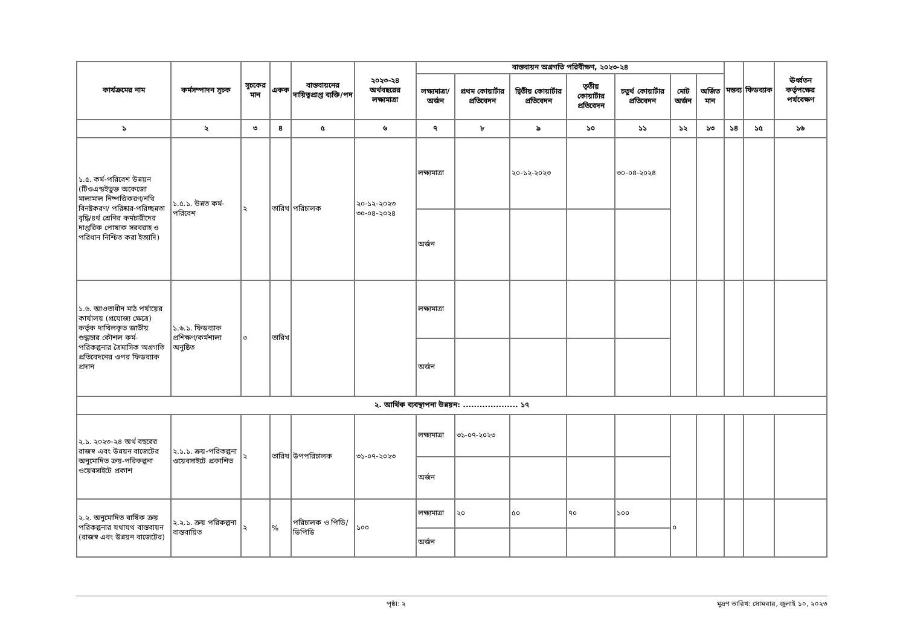| কার্যক্রমের নাম | কর্মসম্পাদন সূচক | সূচকের মান | একক | বাস্তবায়নের দায়িত্বপ্রাপ্ত ব্যক্তি/পদ | ২০২৩-২৪ অর্থবছরের লক্ষ্যমাত্রা | বাস্তবায়ন অগ্রগতি পরিবীক্ষণ, ২০২৩-২৪ | | | | | | | মন্তব্য | ফিডব্যাক | ঊর্ধ্বতন কর্তৃপক্ষের পর্যবেক্ষণ |
| --- | --- | --- | --- | --- | --- | --- | --- | --- | --- | --- | --- | --- | --- | --- | --- |
| | | | | | | লক্ষ্যমাত্রা/অর্জন | প্রথম কোয়ার্টার প্রতিবেদন | দ্বিতীয় কোয়ার্টার প্রতিবেদন | তৃতীয় কোয়ার্টার প্রতিবেদন | চতুর্থ কোয়ার্টার প্রতিবেদন | মোট অর্জন | অর্জিত মান | | | |
| ১ | ২ | ৩ | ৪ | ৫ | ৬ | ৭ | ৮ | ৯ | ১০ | ১১ | ১২ | ১৩ | ১৪ | ১৫ | ১৬ |
| ১.৫. কর্ম-পরিবেশ উন্নয়ন (টিওএন্ডইভুক্ত অকেজো মালামাল নিষ্পত্তিকরণ/নথি বিনষ্টকরণ/ পরিষ্কার-পরিচ্ছন্নতা বৃদ্ধি/৪র্থ শ্রেণির কর্মচারীদের দাপ্তরিক পোষাক সরবরাহ ও পরিধান নিশ্চিত করা ইত্যাদি) | ১.৫.১. উন্নত কর্ম-পরিবেশ | ২ | তারিখ | পরিচালক | ২০-১২-২০২৩ ৩০-০৪-২০২৪ | লক্ষ্যমাত্রা | | ২০-১২-২০২৩ | | ৩০-০৪-২০২৪ | | | | | |
| | | | | | | অর্জন | | | | | | | | | |
| ১.৬. আওতাধীন মাঠ পর্যায়ের কার্যালয় (প্রযোজ্য ক্ষেত্রে) কর্তৃক দাখিলকৃত জাতীয় শুদ্ধাচার কৌশল কর্ম-পরিকল্পনার ত্রৈমাসিক অগ্রগতি প্রতিবেদনের ওপর ফিডব্যাক প্রদান | ১.৬.১. ফিডব্যাক প্রশিক্ষণ/কর্মশালা অনুষ্ঠিত | ৩ | তারিখ | | | লক্ষ্যমাত্রা | | | | | | | | | |
| | | | | | | অর্জন | | | | | | | | | |
| ২. আর্থিক ব্যবস্থাপনা উন্নয়ন: .................... ১৭ | | | | | | | | | | | | | | | |
| ২.১. ২০২৩-২৪ অর্থ বছরের রাজস্ব এবং উন্নয়ন বাজেটের অনুমোদিত ক্রয়-পরিকল্পনা ওয়েবসাইটে প্রকাশ | ২.১.১. ক্রয়-পরিকল্পনা ওয়েবসাইটে প্রকাশিত | ২ | তারিখ | উপপরিচালক | ৩১-০৭-২০২৩ | লক্ষ্যমাত্রা | ৩১-০৭-২০২৩ | | | | | | | | |
| | | | | | | অর্জন | | | | | | | | | |
| ২.২. অনুমোদিত বার্ষিক ক্রয় পরিকল্পনার যথাযথ বাস্তবায়ন (রাজস্ব এবং উন্নয়ন বাজেটের) | ২.২.১. ক্রয় পরিকল্পনা বাস্তবায়িত | ২ | % | পরিচালক ও পিডি/ডিপিডি | ১০০ | লক্ষ্যমাত্রা | ২০ | ৫০ | ৭০ | ১০০ | ০ | | | | |
| | | | | | | অর্জন | | | | | | | | | |
পৃষ্ঠা: ২ মুদ্রণ তারিখ: সোমবার, জুলাই ১০, ২০২৩